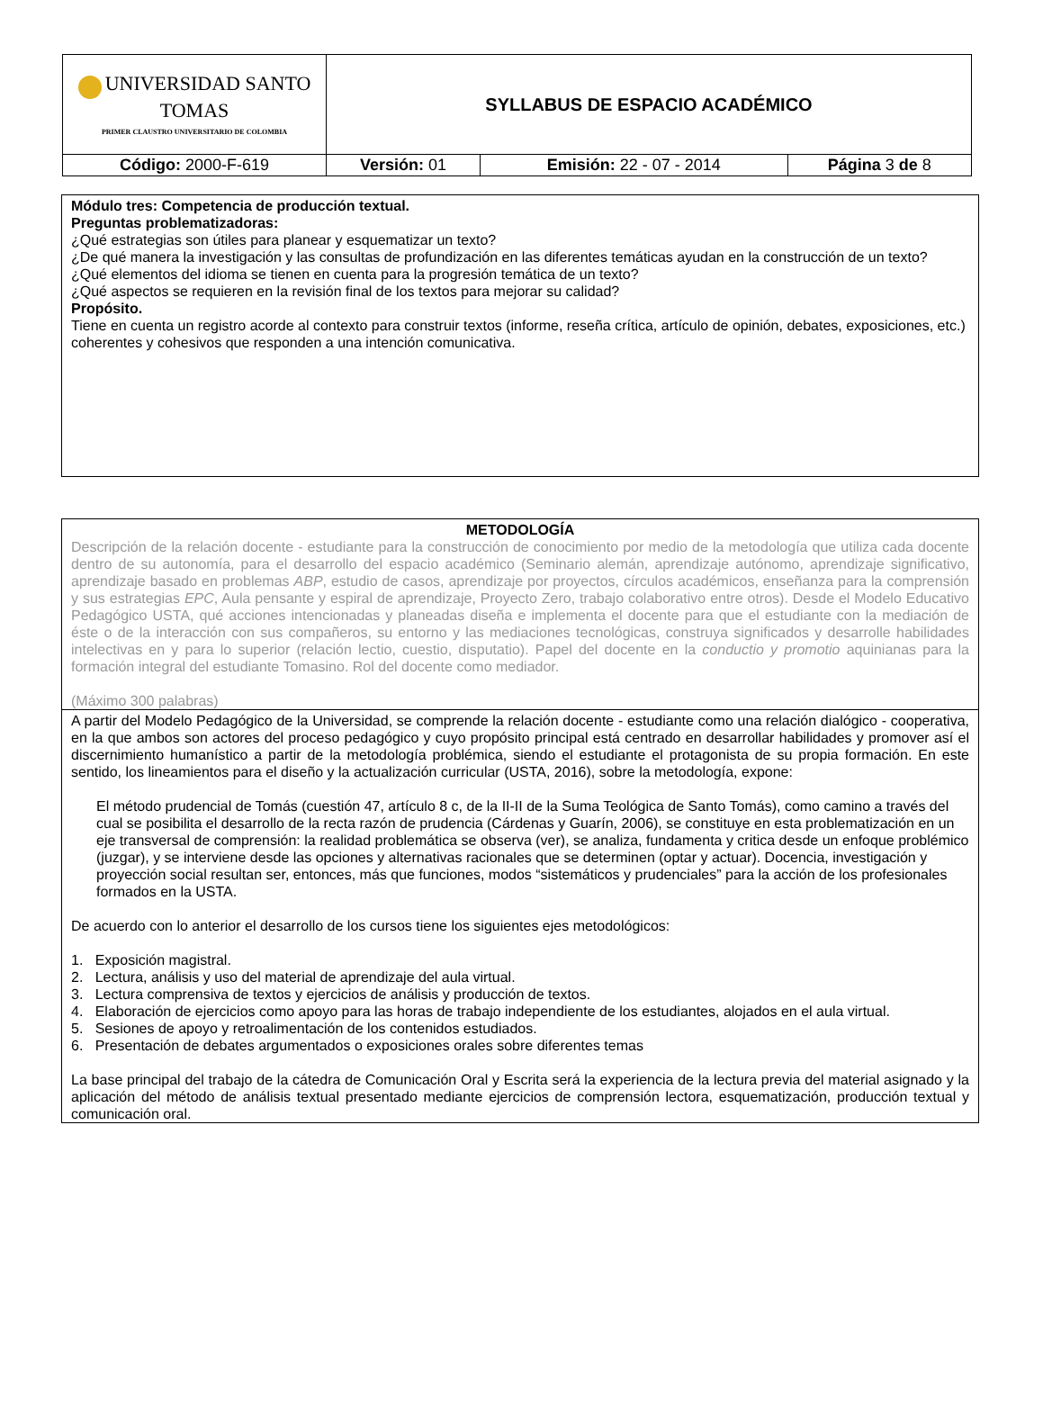| UNIVERSIDAD SANTO TOMAS PRIMER CLAUSTRO UNIVERSITARIO DE COLOMBIA | SYLLABUS DE ESPACIO ACADÉMICO | | |
| Código: 2000-F-619 | Versión: 01 | Emisión: 22 - 07 - 2014 | Página 3 de 8 |
Módulo tres: Competencia de producción textual.
Preguntas problematizadoras:
¿Qué estrategias son útiles para planear y esquematizar un texto?
¿De qué manera la investigación y las consultas de profundización en las diferentes temáticas ayudan en la construcción de un texto?
¿Qué elementos del idioma se tienen en cuenta para la progresión temática de un texto?
¿Qué aspectos se requieren en la revisión final de los textos para mejorar su calidad?
Propósito.
Tiene en cuenta un registro acorde al contexto para construir textos (informe, reseña crítica, artículo de opinión, debates, exposiciones, etc.) coherentes y cohesivos que responden a una intención comunicativa.
METODOLOGÍA
Descripción de la relación docente - estudiante para la construcción de conocimiento por medio de la metodología que utiliza cada docente dentro de su autonomía, para el desarrollo del espacio académico (Seminario alemán, aprendizaje autónomo, aprendizaje significativo, aprendizaje basado en problemas ABP, estudio de casos, aprendizaje por proyectos, círculos académicos, enseñanza para la comprensión y sus estrategias EPC, Aula pensante y espiral de aprendizaje, Proyecto Zero, trabajo colaborativo entre otros). Desde el Modelo Educativo Pedagógico USTA, qué acciones intencionadas y planeadas diseña e implementa el docente para que el estudiante con la mediación de éste o de la interacción con sus compañeros, su entorno y las mediaciones tecnológicas, construya significados y desarrolle habilidades intelectivas en y para lo superior (relación lectio, cuestio, disputatio). Papel del docente en la conductio y promotio aquinianas para la formación integral del estudiante Tomasino. Rol del docente como mediador.
(Máximo 300 palabras)
A partir del Modelo Pedagógico de la Universidad, se comprende la relación docente - estudiante como una relación dialógico - cooperativa, en la que ambos son actores del proceso pedagógico y cuyo propósito principal está centrado en desarrollar habilidades y promover así el discernimiento humanístico a partir de la metodología problémica, siendo el estudiante el protagonista de su propia formación. En este sentido, los lineamientos para el diseño y la actualización curricular (USTA, 2016), sobre la metodología, expone:
El método prudencial de Tomás (cuestión 47, artículo 8 c, de la II-II de la Suma Teológica de Santo Tomás), como camino a través del cual se posibilita el desarrollo de la recta razón de prudencia (Cárdenas y Guarín, 2006), se constituye en esta problematización en un eje transversal de comprensión: la realidad problemática se observa (ver), se analiza, fundamenta y critica desde un enfoque problémico (juzgar), y se interviene desde las opciones y alternativas racionales que se determinen (optar y actuar). Docencia, investigación y proyección social resultan ser, entonces, más que funciones, modos “sistemáticos y prudenciales” para la acción de los profesionales formados en la USTA.
De acuerdo con lo anterior el desarrollo de los cursos tiene los siguientes ejes metodológicos:
1. Exposición magistral.
2. Lectura, análisis y uso del material de aprendizaje del aula virtual.
3. Lectura comprensiva de textos y ejercicios de análisis y producción de textos.
4. Elaboración de ejercicios como apoyo para las horas de trabajo independiente de los estudiantes, alojados en el aula virtual.
5. Sesiones de apoyo y retroalimentación de los contenidos estudiados.
6. Presentación de debates argumentados o exposiciones orales sobre diferentes temas
La base principal del trabajo de la cátedra de Comunicación Oral y Escrita será la experiencia de la lectura previa del material asignado y la aplicación del método de análisis textual presentado mediante ejercicios de comprensión lectora, esquematización, producción textual y comunicación oral.